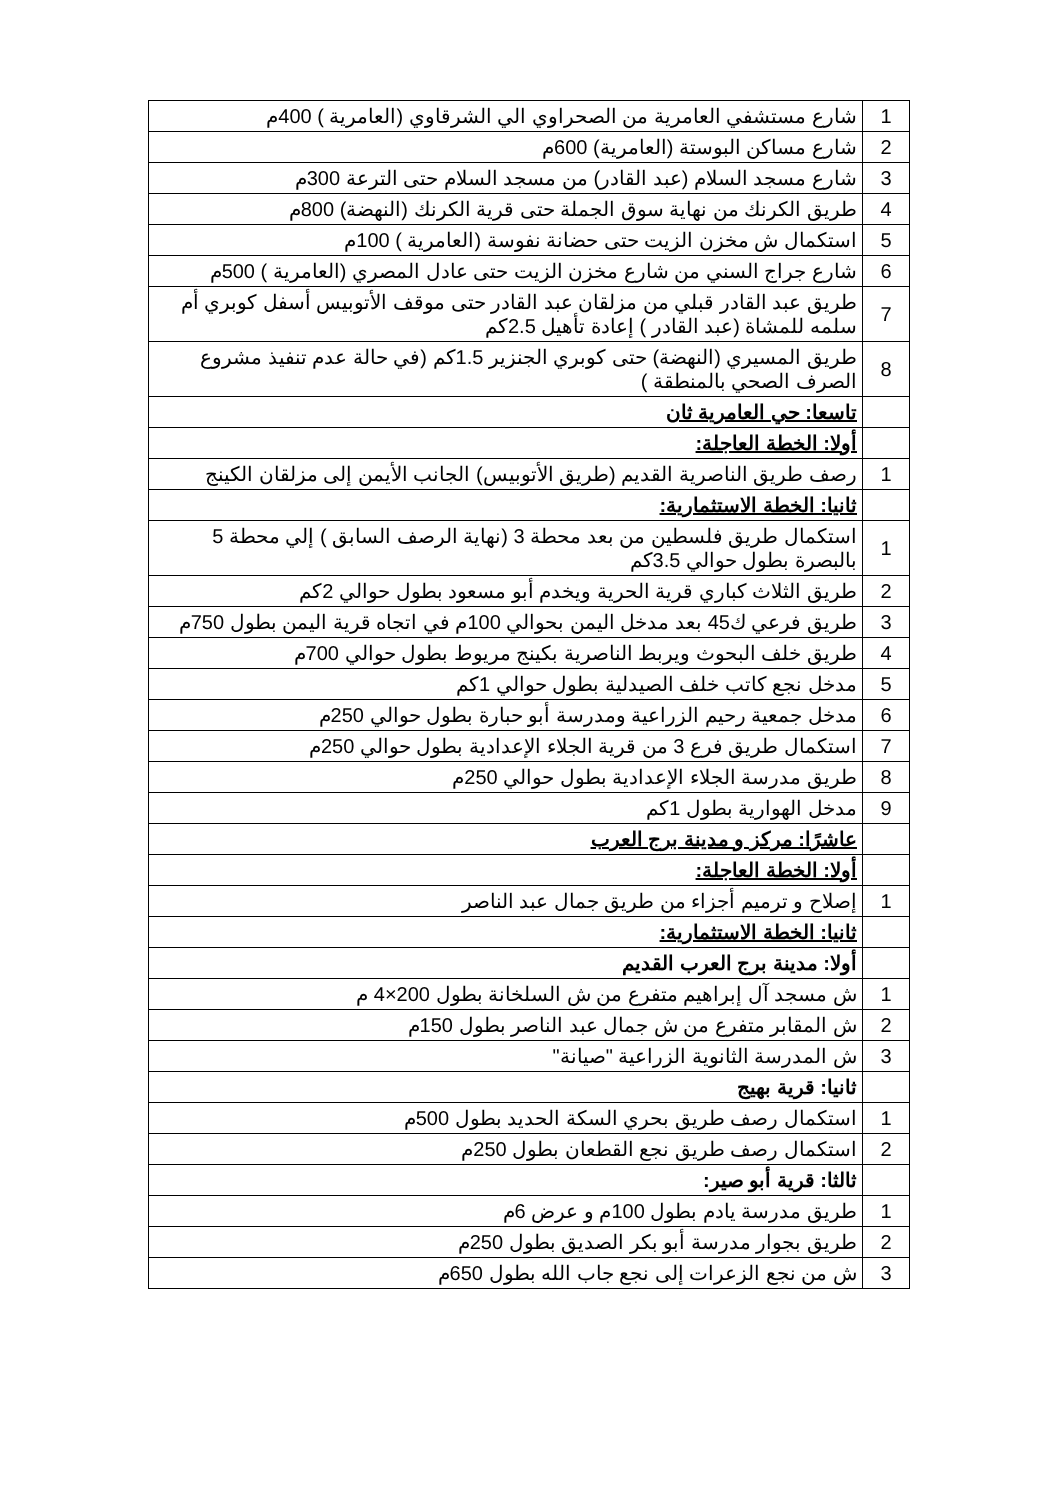| 1 | شارع مستشفي العامرية من الصحراوي الي الشرقاوي (العامرية ) 400م |
| 2 | شارع مساكن البوستة (العامرية) 600م |
| 3 | شارع مسجد السلام (عبد القادر) من مسجد السلام حتى الترعة 300م |
| 4 | طريق الكرنك من نهاية سوق الجملة حتى قرية الكرنك (النهضة) 800م |
| 5 | استكمال ش مخزن الزيت حتى حضانة نفوسة (العامرية ) 100م |
| 6 | شارع جراج السني من شارع مخزن الزيت حتى عادل المصري (العامرية ) 500م |
| 7 | طريق عبد القادر قبلي من مزلقان عبد القادر حتى موقف الأتوبيس أسفل كوبري أم سلمه للمشاة (عبد القادر ) إعادة تأهيل 2.5كم |
| 8 | طريق المسيري (النهضة) حتى كوبري الجنزير 1.5كم (في حالة عدم تنفيذ مشروع الصرف الصحي بالمنطقة ) |
| | تاسعا: حي العامرية ثان |
| | أولا: الخطة العاجلة: |
| 1 | رصف طريق الناصرية القديم (طريق الأتوبيس) الجانب الأيمن إلى مزلقان الكينج |
| | ثانيا: الخطة الاستثمارية: |
| 1 | استكمال طريق فلسطين من بعد محطة 3 (نهاية الرصف السابق ) إلي محطة 5 بالبصرة بطول حوالي 3.5كم |
| 2 | طريق الثلاث كباري قرية الحرية ويخدم أبو مسعود بطول حوالي 2كم |
| 3 | طريق فرعي ك45 بعد مدخل اليمن بحوالي 100م في اتجاه قرية اليمن بطول 750م |
| 4 | طريق خلف البحوث ويربط الناصرية بكينج مريوط بطول حوالي 700م |
| 5 | مدخل نجع كاتب خلف الصيدلية بطول حوالي 1كم |
| 6 | مدخل جمعية رحيم الزراعية ومدرسة أبو حبارة بطول حوالي 250م |
| 7 | استكمال طريق فرع 3 من قرية الجلاء الإعدادية بطول حوالي 250م |
| 8 | طريق مدرسة الجلاء الإعدادية بطول حوالي 250م |
| 9 | مدخل الهوارية بطول 1كم |
| | عاشرًا: مركز و مدينة برج العرب |
| | أولا: الخطة العاجلة: |
| 1 | إصلاح و ترميم أجزاء من طريق جمال عبد الناصر |
| | ثانيا: الخطة الاستثمارية: |
| | أولا: مدينة برج العرب القديم |
| 1 | ش مسجد آل إبراهيم متفرع من ش السلخانة بطول 200×4 م |
| 2 | ش المقابر متفرع من ش جمال عبد الناصر بطول 150م |
| 3 | ش المدرسة الثانوية الزراعية "صيانة" |
| | ثانيا: قرية بهيج |
| 1 | استكمال رصف طريق بحري السكة الحديد بطول 500م |
| 2 | استكمال رصف طريق نجع القطعان بطول 250م |
| | ثالثا: قرية أبو صير: |
| 1 | طريق مدرسة يادم بطول 100م و عرض 6م |
| 2 | طريق بجوار مدرسة أبو بكر الصديق بطول 250م |
| 3 | ش من نجع الزعرات إلى نجع جاب الله بطول 650م |